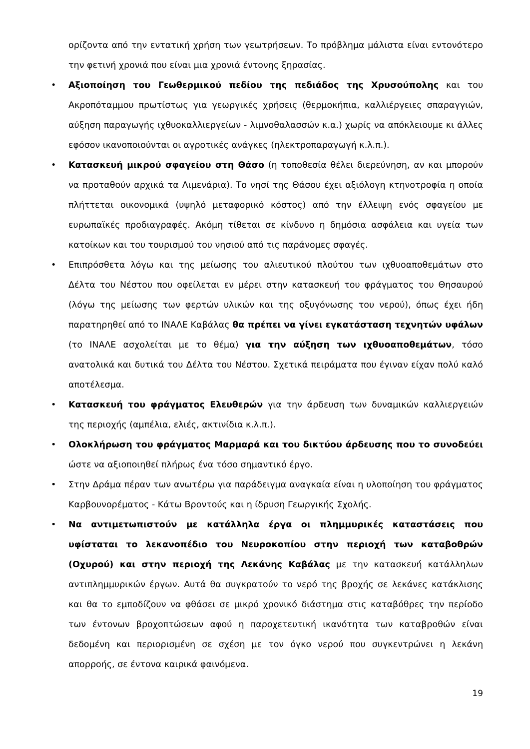ορίζοντα από την εντατική χρήση των γεωτρήσεων. Το πρόβλημα μάλιστα είναι εντονότερο την φετινή χρονιά που είναι μια χρονιά έντονης ξηρασίας.
• Αξιοποίηση του Γεωθερμικού πεδίου της πεδιάδος της Χρυσούπολης και του Ακροπόταμμου πρωτίστως για γεωργικές χρήσεις (θερμοκήπια, καλλιέργειες σπαραγγιών, αύξηση παραγωγής ιχθυοκαλλιεργείων - λιμνοθαλασσών κ.α.) χωρίς να απόκλειουμε κι άλλες εφόσον ικανοποιούνται οι αγροτικές ανάγκες (ηλεκτροπαραγωγή κ.λ.π.).
• Κατασκευή μικρού σφαγείου στη Θάσο (η τοποθεσία θέλει διερεύνηση, αν και μπορούν να προταθούν αρχικά τα Λιμενάρια). Το νησί της Θάσου έχει αξιόλογη κτηνοτροφία η οποία πλήττεται οικονομικά (υψηλό μεταφορικό κόστος) από την έλλειψη ενός σφαγείου με ευρωπαϊκές προδιαγραφές. Ακόμη τίθεται σε κίνδυνο η δημόσια ασφάλεια και υγεία των κατοίκων και του τουρισμού του νησιού από τις παράνομες σφαγές.
• Επιπρόσθετα λόγω και της μείωσης του αλιευτικού πλούτου των ιχθυοαποθεμάτων στο Δέλτα του Νέστου που οφείλεται εν μέρει στην κατασκευή του φράγματος του Θησαυρού (λόγω της μείωσης των φερτών υλικών και της οξυγόνωσης του νερού), όπως έχει ήδη παρατηρηθεί από το ΙΝΑΛΕ Καβάλας θα πρέπει να γίνει εγκατάσταση τεχνητών υφάλων (το ΙΝΑΛΕ ασχολείται με το θέμα) για την αύξηση των ιχθυοαποθεμάτων, τόσο ανατολικά και δυτικά του Δέλτα του Νέστου. Σχετικά πειράματα που έγιναν είχαν πολύ καλό αποτέλεσμα.
• Κατασκευή του φράγματος Ελευθερών για την άρδευση των δυναμικών καλλιεργειών της περιοχής (αμπέλια, ελιές, ακτινίδια κ.λ.π.).
• Ολοκλήρωση του φράγματος Μαρμαρά και του δικτύου άρδευσης που το συνοδεύει ώστε να αξιοποιηθεί πλήρως ένα τόσο σημαντικό έργο.
• Στην Δράμα πέραν των ανωτέρω για παράδειγμα αναγκαία είναι η υλοποίηση του φράγματος Καρβουνορέματος - Κάτω Βροντούς και η ίδρυση Γεωργικής Σχολής.
• Να αντιμετωπιστούν με κατάλληλα έργα οι πλημμυρικές καταστάσεις που υφίσταται το λεκανοπέδιο του Νευροκοπίου στην περιοχή των καταβοθρών (Οχυρού) και στην περιοχή της Λεκάνης Καβάλας με την κατασκευή κατάλληλων αντιπλημμυρικών έργων. Αυτά θα συγκρατούν το νερό της βροχής σε λεκάνες κατάκλισης και θα το εμποδίζουν να φθάσει σε μικρό χρονικό διάστημα στις καταβόθρες την περίοδο των έντονων βροχοπτώσεων αφού η παροχετευτική ικανότητα των καταβροθών είναι δεδομένη και περιορισμένη σε σχέση με τον όγκο νερού που συγκεντρώνει η λεκάνη απορροής, σε έντονα καιρικά φαινόμενα.
19